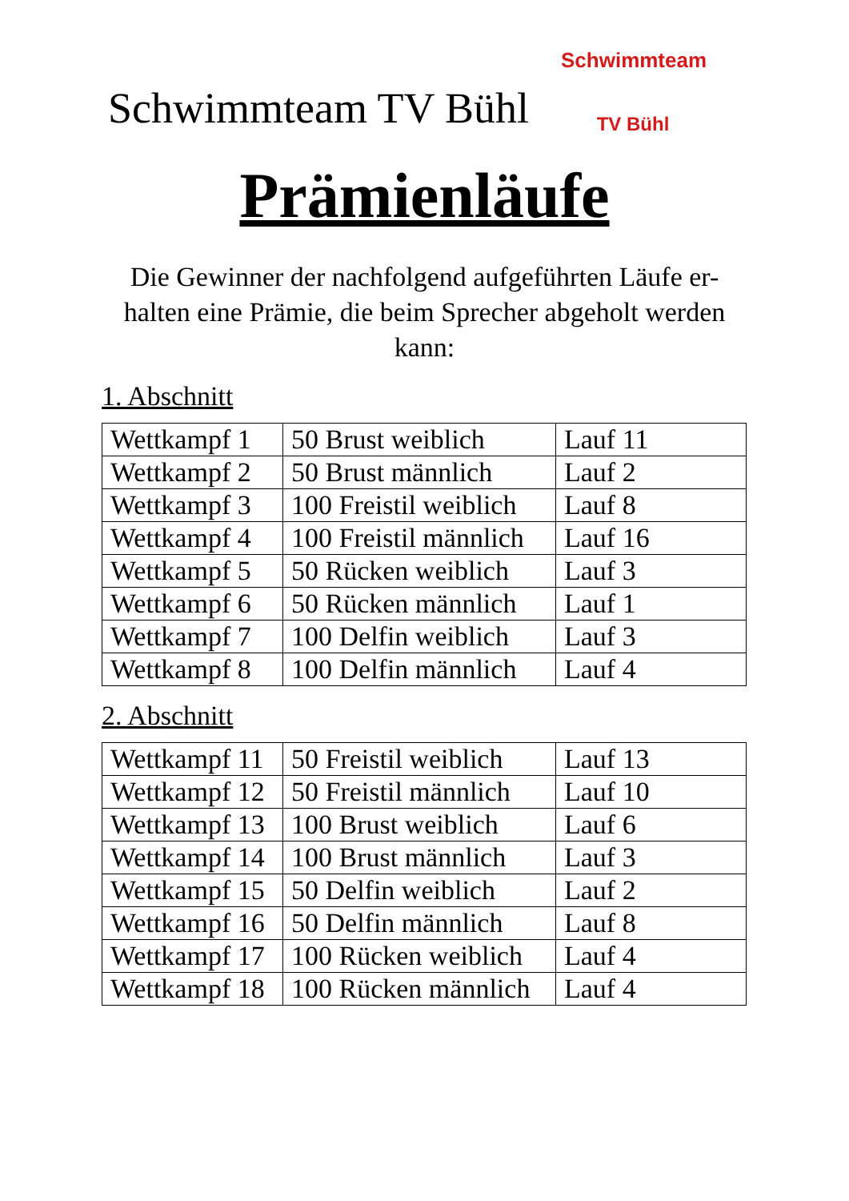Schwimmteam TV Bühl
Schwimmteam
TV Bühl
Prämienläufe
Die Gewinner der nachfolgend aufgeführten Läufe er-halten eine Prämie, die beim Sprecher abgeholt werden kann:
1. Abschnitt
| Wettkampf 1 | 50 Brust weiblich | Lauf 11 |
| Wettkampf 2 | 50 Brust männlich | Lauf 2 |
| Wettkampf 3 | 100 Freistil weiblich | Lauf 8 |
| Wettkampf 4 | 100 Freistil männlich | Lauf 16 |
| Wettkampf 5 | 50 Rücken weiblich | Lauf 3 |
| Wettkampf 6 | 50 Rücken männlich | Lauf 1 |
| Wettkampf 7 | 100 Delfin weiblich | Lauf 3 |
| Wettkampf 8 | 100 Delfin männlich | Lauf 4 |
2. Abschnitt
| Wettkampf 11 | 50 Freistil weiblich | Lauf 13 |
| Wettkampf 12 | 50 Freistil männlich | Lauf 10 |
| Wettkampf 13 | 100 Brust weiblich | Lauf 6 |
| Wettkampf 14 | 100 Brust männlich | Lauf 3 |
| Wettkampf 15 | 50 Delfin weiblich | Lauf 2 |
| Wettkampf 16 | 50 Delfin männlich | Lauf 8 |
| Wettkampf 17 | 100 Rücken weiblich | Lauf 4 |
| Wettkampf 18 | 100 Rücken männlich | Lauf 4 |